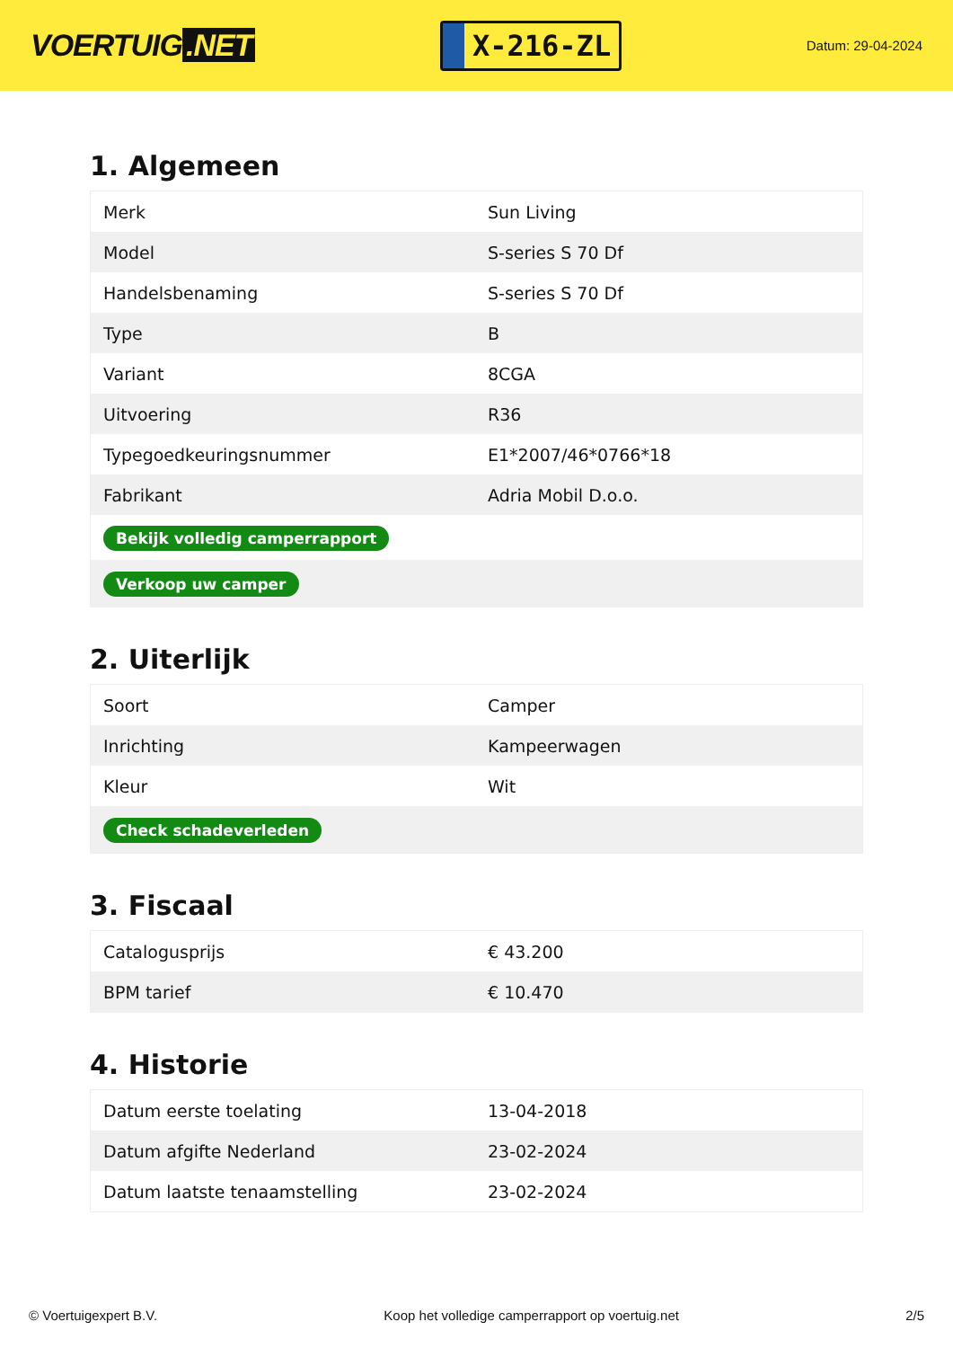VOERTUIG.NET
X-216-ZL
Datum: 29-04-2024
1. Algemeen
| Merk | Sun Living |
| Model | S-series S 70 Df |
| Handelsbenaming | S-series S 70 Df |
| Type | B |
| Variant | 8CGA |
| Uitvoering | R36 |
| Typegoedkeuringsnummer | E1*2007/46*0766*18 |
| Fabrikant | Adria Mobil D.o.o. |
| Bekijk volledig camperrapport | |
| Verkoop uw camper | |
2. Uiterlijk
| Soort | Camper |
| Inrichting | Kampeerwagen |
| Kleur | Wit |
| Check schadeverleden | |
3. Fiscaal
| Catalogusprijs | € 43.200 |
| BPM tarief | € 10.470 |
4. Historie
| Datum eerste toelating | 13-04-2018 |
| Datum afgifte Nederland | 23-02-2024 |
| Datum laatste tenaamstelling | 23-02-2024 |
© Voertuigexpert B.V. Koop het volledige camperrapport op voertuig.net 2/5